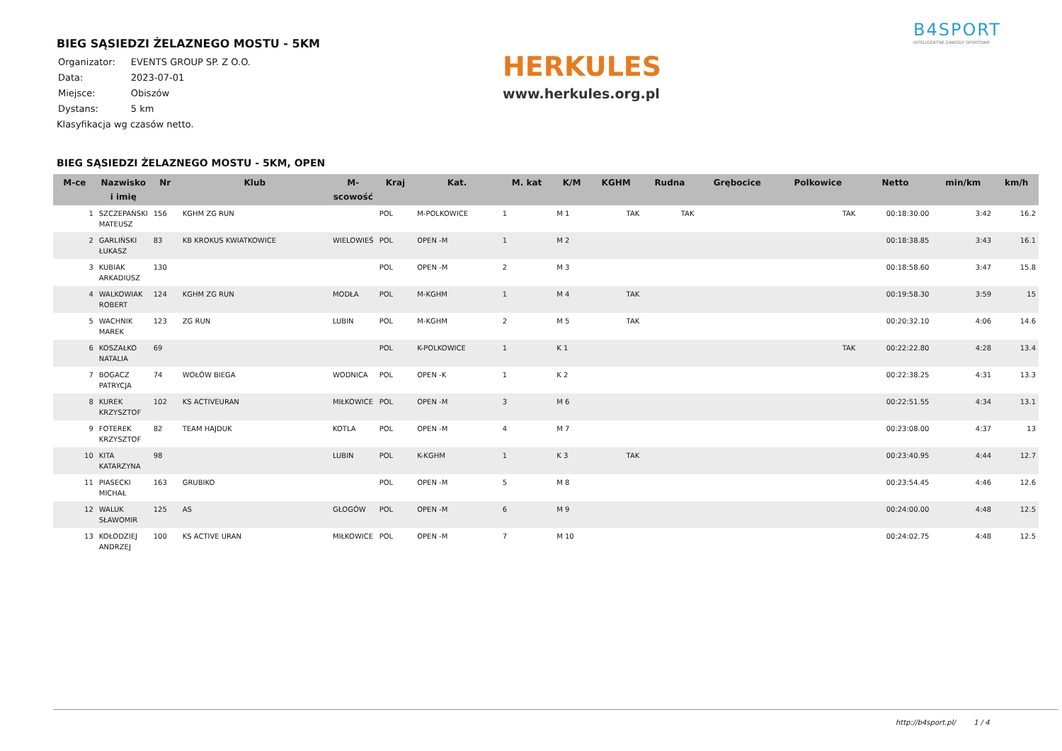BIEG SĄSIEDZI ŻELAZNEGO MOSTU - 5KM
| Organizator: | EVENTS GROUP SP. Z O.O. |
| Data: | 2023-07-01 |
| Miejsce: | Obiszów |
| Dystans: | 5 km |
Klasyfikacja wg czasów netto.
HERKULES
www.herkules.org.pl
B4SPORT
INTELIGENTNE ZAWODY SPORTOWE
BIEG SĄSIEDZI ŻELAZNEGO MOSTU - 5KM, OPEN
| M-ce | Nazwisko i imię | Nr | Klub | M-scowość | Kraj | Kat. | M. kat | K/M | KGHM | Rudna | Grębocice | Polkowice | Netto | min/km | km/h |
| --- | --- | --- | --- | --- | --- | --- | --- | --- | --- | --- | --- | --- | --- | --- | --- |
| 1 | SZCZEPAŃSKI MATEUSZ | 156 | KGHM ZG RUN | | POL | M-POLKOWICE | 1 | M 1 | TAK | TAK | | TAK | 00:18:30.00 | 3:42 | 16.2 |
| 2 | GARLIŃSKI ŁUKASZ | 83 | KB KROKUS KWIATKOWICE | WIELOWIEŚ | POL | OPEN -M | 1 | M 2 | | | | | 00:18:38.85 | 3:43 | 16.1 |
| 3 | KUBIAK ARKADIUSZ | 130 | | | POL | OPEN -M | 2 | M 3 | | | | | 00:18:58.60 | 3:47 | 15.8 |
| 4 | WALKOWIAK ROBERT | 124 | KGHM ZG RUN | MODŁA | POL | M-KGHM | 1 | M 4 | TAK | | | | 00:19:58.30 | 3:59 | 15 |
| 5 | WACHNIK MAREK | 123 | ZG RUN | LUBIN | POL | M-KGHM | 2 | M 5 | TAK | | | | 00:20:32.10 | 4:06 | 14.6 |
| 6 | KOSZAŁKO NATALIA | 69 | | | POL | K-POLKOWICE | 1 | K 1 | | | | TAK | 00:22:22.80 | 4:28 | 13.4 |
| 7 | BOGACZ PATRYCJA | 74 | WOŁÓW BIEGA | WODNICA | POL | OPEN -K | 1 | K 2 | | | | | 00:22:38.25 | 4:31 | 13.3 |
| 8 | KUREK KRZYSZTOF | 102 | KS ACTIVEURAN | MIŁKOWICE | POL | OPEN -M | 3 | M 6 | | | | | 00:22:51.55 | 4:34 | 13.1 |
| 9 | FOTEREK KRZYSZTOF | 82 | TEAM HAJDUK | KOTLA | POL | OPEN -M | 4 | M 7 | | | | | 00:23:08.00 | 4:37 | 13 |
| 10 | KITA KATARZYNA | 98 | | LUBIN | POL | K-KGHM | 1 | K 3 | TAK | | | | 00:23:40.95 | 4:44 | 12.7 |
| 11 | PIASECKI MICHAŁ | 163 | GRUBIKO | | POL | OPEN -M | 5 | M 8 | | | | | 00:23:54.45 | 4:46 | 12.6 |
| 12 | WALUK SŁAWOMIR | 125 | AS | GŁOGÓW | POL | OPEN -M | 6 | M 9 | | | | | 00:24:00.00 | 4:48 | 12.5 |
| 13 | KOŁODZIEJ ANDRZEJ | 100 | KS ACTIVE URAN | MIŁKOWICE | POL | OPEN -M | 7 | M 10 | | | | | 00:24:02.75 | 4:48 | 12.5 |
http://b4sport.pl/ 1 / 4